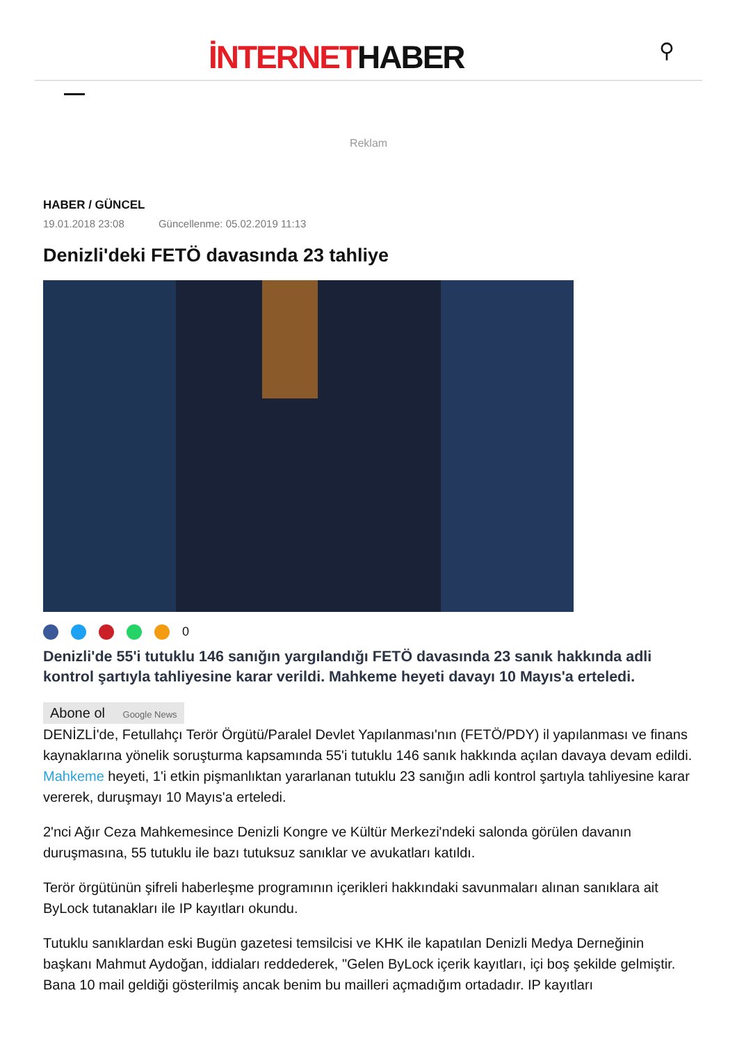İNTERNETHABER ⚲
Reklam
HABER / GÜNCEL
19.01.2018 23:08 Güncellenme: 05.02.2019 11:13
Denizli'deki FETÖ davasında 23 tahliye
0
Denizli'de 55'i tutuklu 146 sanığın yargılandığı FETÖ davasında 23 sanık hakkında adli kontrol şartıyla tahliyesine karar verildi. Mahkeme heyeti davayı 10 Mayıs'a erteledi.
Abone ol Google News
DENİZLİ'de, Fetullahçı Terör Örgütü/Paralel Devlet Yapılanması'nın (FETÖ/PDY) il yapılanması ve finans kaynaklarına yönelik soruşturma kapsamında 55'i tutuklu 146 sanık hakkında açılan davaya devam edildi. Mahkeme heyeti, 1'i etkin pişmanlıktan yararlanan tutuklu 23 sanığın adli kontrol şartıyla tahliyesine karar vererek, duruşmayı 10 Mayıs'a erteledi.
2'nci Ağır Ceza Mahkemesince Denizli Kongre ve Kültür Merkezi'ndeki salonda görülen davanın duruşmasına, 55 tutuklu ile bazı tutuksuz sanıklar ve avukatları katıldı.
Terör örgütünün şifreli haberleşme programının içerikleri hakkındaki savunmaları alınan sanıklara ait ByLock tutanakları ile IP kayıtları okundu.
Tutuklu sanıklardan eski Bugün gazetesi temsilcisi ve KHK ile kapatılan Denizli Medya Derneğinin başkanı Mahmut Aydoğan, iddiaları reddederek, "Gelen ByLock içerik kayıtları, içi boş şekilde gelmiştir. Bana 10 mail geldiği gösterilmiş ancak benim bu mailleri açmadığım ortadadır. IP kayıtları